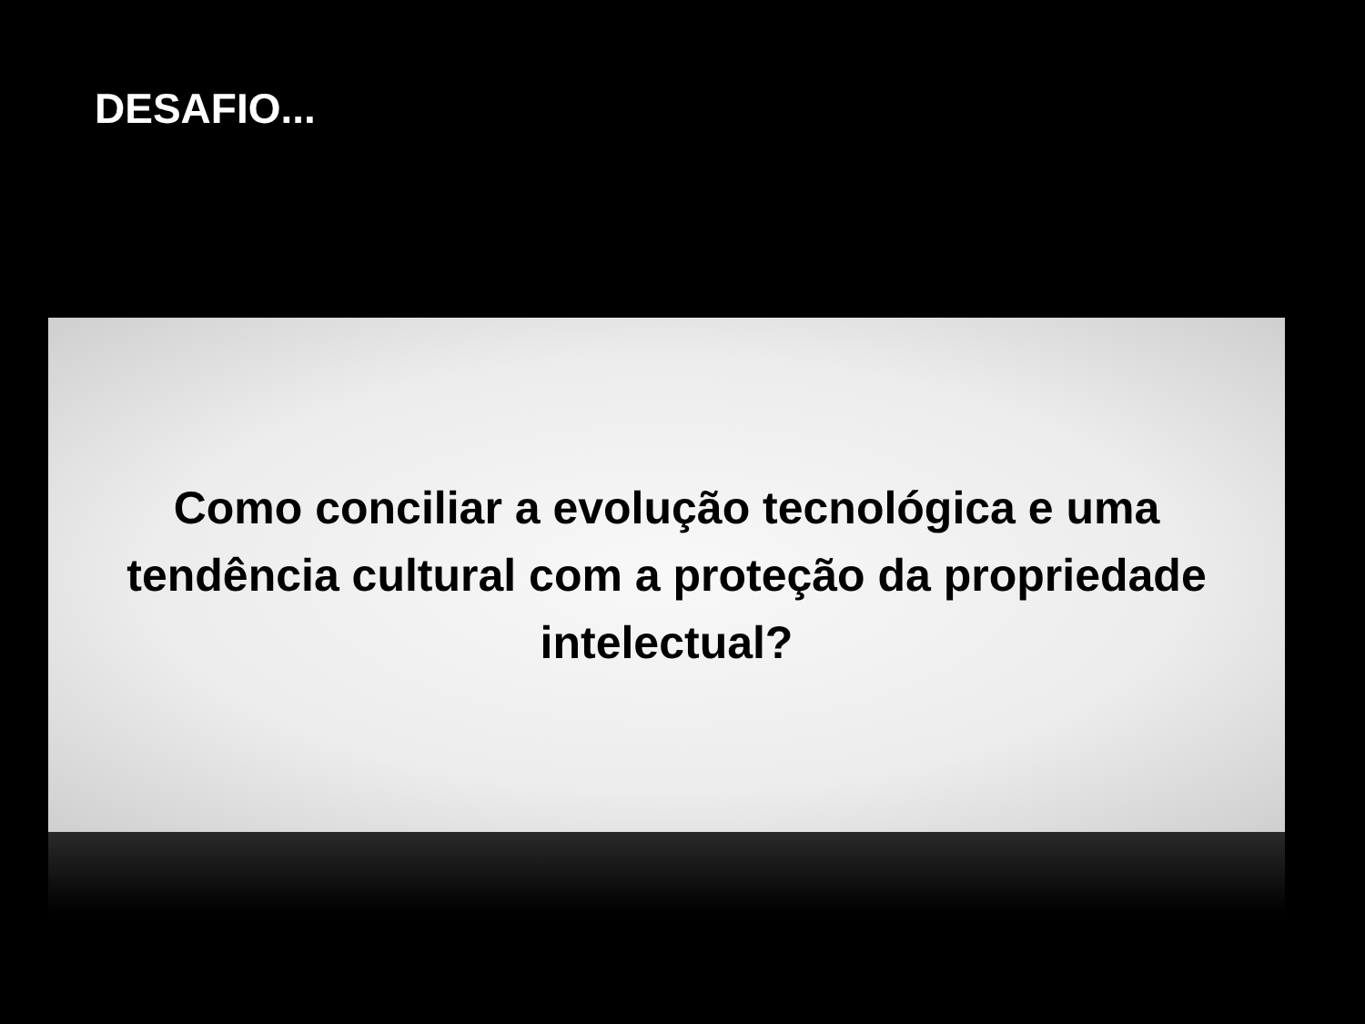DESAFIO...
Como conciliar a evolução tecnológica e uma tendência cultural com a proteção da propriedade intelectual?